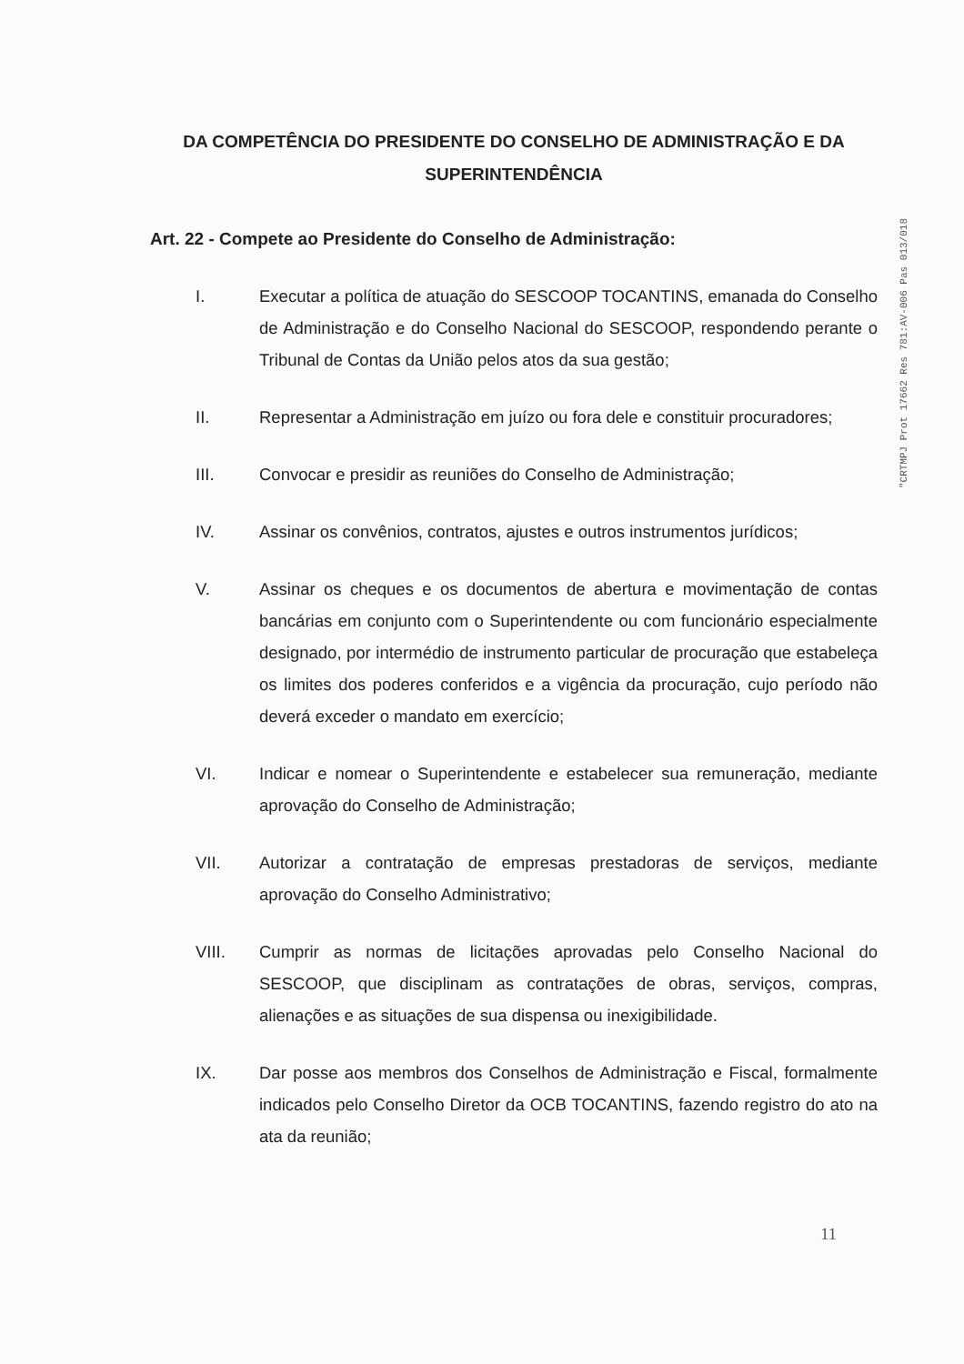"CRTMPJ Prot 17662 Res 781:AV-006 Pas 013/018
DA COMPETÊNCIA DO PRESIDENTE DO CONSELHO DE ADMINISTRAÇÃO E DA SUPERINTENDÊNCIA
Art. 22 - Compete ao Presidente do Conselho de Administração:
I. Executar a política de atuação do SESCOOP TOCANTINS, emanada do Conselho de Administração e do Conselho Nacional do SESCOOP, respondendo perante o Tribunal de Contas da União pelos atos da sua gestão;
II. Representar a Administração em juízo ou fora dele e constituir procuradores;
III. Convocar e presidir as reuniões do Conselho de Administração;
IV. Assinar os convênios, contratos, ajustes e outros instrumentos jurídicos;
V. Assinar os cheques e os documentos de abertura e movimentação de contas bancárias em conjunto com o Superintendente ou com funcionário especialmente designado, por intermédio de instrumento particular de procuração que estabeleça os limites dos poderes conferidos e a vigência da procuração, cujo período não deverá exceder o mandato em exercício;
VI. Indicar e nomear o Superintendente e estabelecer sua remuneração, mediante aprovação do Conselho de Administração;
VII. Autorizar a contratação de empresas prestadoras de serviços, mediante aprovação do Conselho Administrativo;
VIII. Cumprir as normas de licitações aprovadas pelo Conselho Nacional do SESCOOP, que disciplinam as contratações de obras, serviços, compras, alienações e as situações de sua dispensa ou inexigibilidade.
IX. Dar posse aos membros dos Conselhos de Administração e Fiscal, formalmente indicados pelo Conselho Diretor da OCB TOCANTINS, fazendo registro do ato na ata da reunião;
11